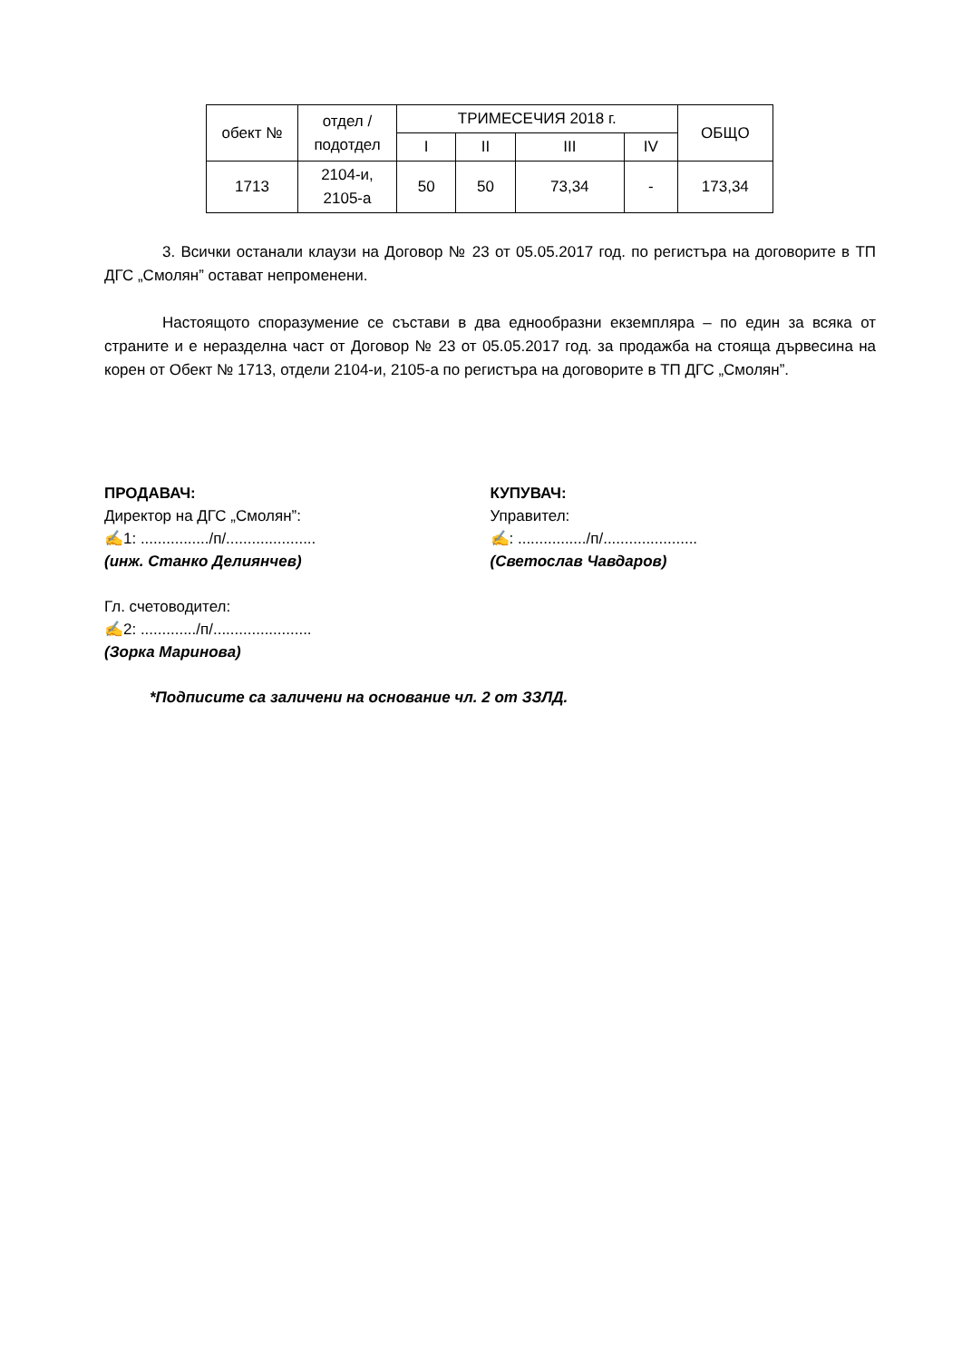| обект № | отдел / подотдел | ТРИМЕСЕЧИЯ 2018 г. | | | | ОБЩО |
| --- | --- | --- | --- | --- | --- | --- |
| | | I | II | III | IV | |
| 1713 | 2104-и, 2105-а | 50 | 50 | 73,34 | - | 173,34 |
3. Всички останали клаузи на Договор № 23 от 05.05.2017 год. по регистъра на договорите в ТП ДГС „Смолян” остават непроменени.
Настоящото споразумение се състави в два еднообразни екземпляра – по един за всяка от страните и е неразделна част от Договор № 23 от 05.05.2017 год. за продажба на стояща дървесина на корен от Обект № 1713, отдели 2104-и, 2105-а по регистъра на договорите в ТП ДГС „Смолян”.
ПРОДАВАЧ:
Директор на ДГС „Смолян”:
✍1: ................/п/.....................
(инж. Станко Делиянчев)
КУПУВАЧ:
Управител:
✍: ................/п/......................
(Светослав Чавдаров)
Гл. счетоводител:
✍2: ............./п/.......................
(Зорка Маринова)
*Подписите са заличени на основание чл. 2 от ЗЗЛД.